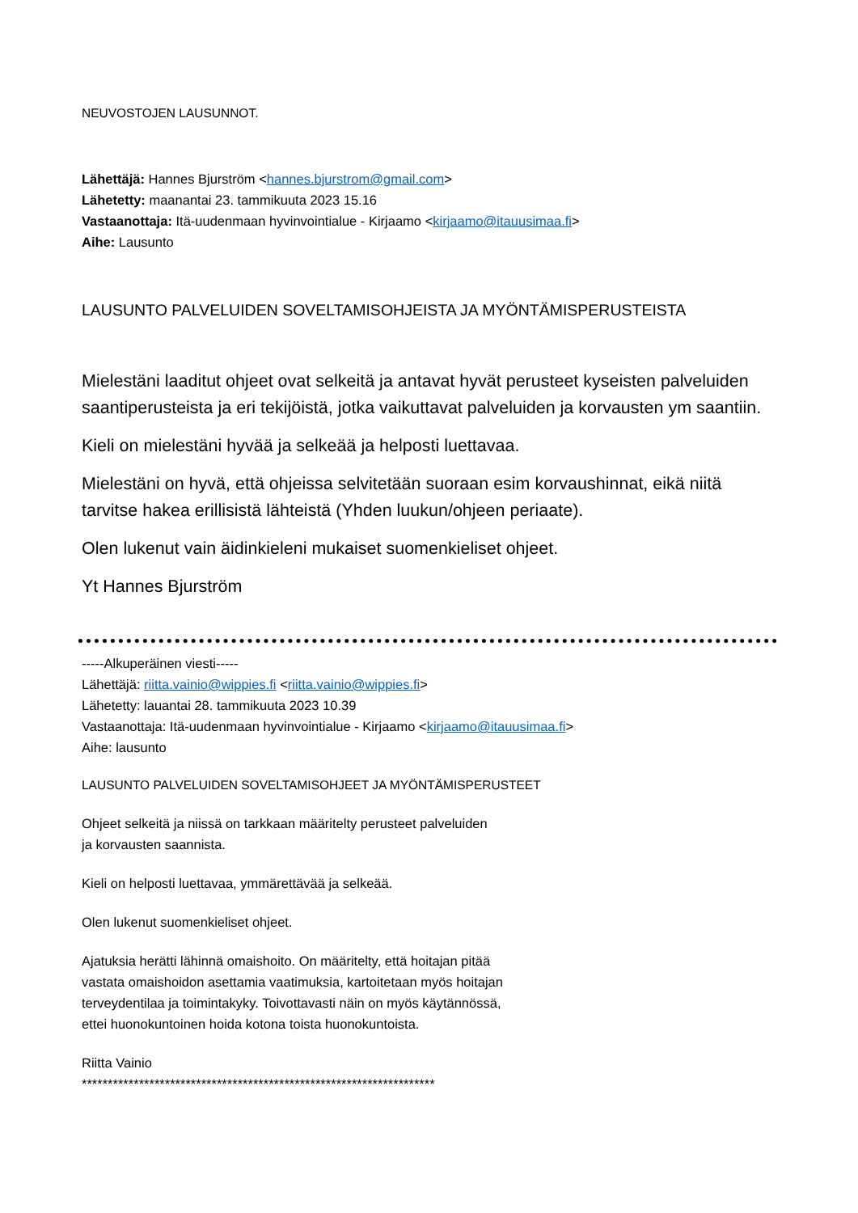NEUVOSTOJEN LAUSUNNOT.
Lähettäjä: Hannes Bjurström <hannes.bjurstrom@gmail.com>
Lähetetty: maanantai 23. tammikuuta 2023 15.16
Vastaanottaja: Itä-uudenmaan hyvinvointialue - Kirjaamo <kirjaamo@itauusimaa.fi>
Aihe: Lausunto
LAUSUNTO PALVELUIDEN SOVELTAMISOHJEISTA JA MYÖNTÄMISPERUSTEISTA
Mielestäni laaditut ohjeet ovat selkeitä ja antavat hyvät perusteet kyseisten palveluiden saantiperusteista ja eri tekijöistä, jotka vaikuttavat palveluiden ja korvausten ym saantiin.
Kieli on mielestäni hyvää ja selkeää ja helposti luettavaa.
Mielestäni on hyvä, että ohjeissa selvitetään suoraan esim korvaushinnat, eikä niitä tarvitse hakea erillisistä lähteistä (Yhden luukun/ohjeen periaate).
Olen lukenut vain äidinkieleni mukaiset suomenkieliset ohjeet.
Yt Hannes Bjurström
-----Alkuperäinen viesti-----
Lähettäjä: riitta.vainio@wippies.fi <riitta.vainio@wippies.fi>
Lähetetty: lauantai 28. tammikuuta 2023 10.39
Vastaanottaja: Itä-uudenmaan hyvinvointialue - Kirjaamo <kirjaamo@itauusimaa.fi>
Aihe: lausunto
LAUSUNTO PALVELUIDEN SOVELTAMISOHJEET JA MYÖNTÄMISPERUSTEET
Ohjeet selkeitä ja niissä on tarkkaan määritelty perusteet palveluiden
ja korvausten saannista.
Kieli on helposti luettavaa, ymmärettävää ja selkeää.
Olen lukenut suomenkieliset ohjeet.
Ajatuksia herätti lähinnä omaishoito. On määritelty, että hoitajan pitää
vastata omaishoidon asettamia vaatimuksia, kartoitetaan myös hoitajan
terveydentilaa ja toimintakyky. Toivottavasti näin on myös käytännössä,
ettei huonokuntoinen hoida kotona toista huonokuntoista.
Riitta Vainio
********************************************************************